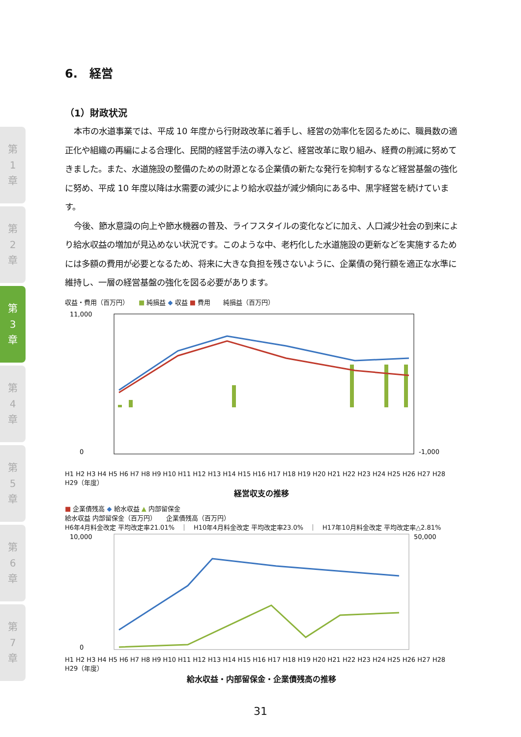第
1
章
第
2
章
第
3
章
第
4
章
第
5
章
第
6
章
第
7
章
6.　経営
（1）財政状況
本市の水道事業では、平成 10 年度から行財政改革に着手し、経営の効率化を図るために、職員数の適正化や組織の再編による合理化、民間的経営手法の導入など、経営改革に取り組み、経費の削減に努めてきました。また、水道施設の整備のための財源となる企業債の新たな発行を抑制するなど経営基盤の強化に努め、平成 10 年度以降は水需要の減少により給水収益が減少傾向にある中、黒字経営を続けています。
今後、節水意識の向上や節水機器の普及、ライフスタイルの変化などに加え、人口減少社会の到来により給水収益の増加が見込めない状況です。このような中、老朽化した水道施設の更新などを実施するためには多額の費用が必要となるため、将来に大きな負担を残さないように、企業債の発行額を適正な水準に維持し、一層の経営基盤の強化を図る必要があります。
収益・費用（百万円）　　■ 純損益 ◆ 収益 ■ 費用　　純損益（百万円）
11,000
0
-1,000
H1 H2 H3 H4 H5 H6 H7 H8 H9 H10 H11 H12 H13 H14 H15 H16 H17 H18 H19 H20 H21 H22 H23 H24 H25 H26 H27 H28 H29（年度）
経営収支の推移
■ 企業債残高 ◆ 給水収益 ▲ 内部留保金
給水収益 内部留保金（百万円）　　企業債残高（百万円）
H6年4月料金改定 平均改定率21.01%　｜　H10年4月料金改定 平均改定率23.0%　｜　H17年10月料金改定 平均改定率△2.81%
10,000
0
50,000
H1 H2 H3 H4 H5 H6 H7 H8 H9 H10 H11 H12 H13 H14 H15 H16 H17 H18 H19 H20 H21 H22 H23 H24 H25 H26 H27 H28 H29（年度）
給水収益・内部留保金・企業債残高の推移
31